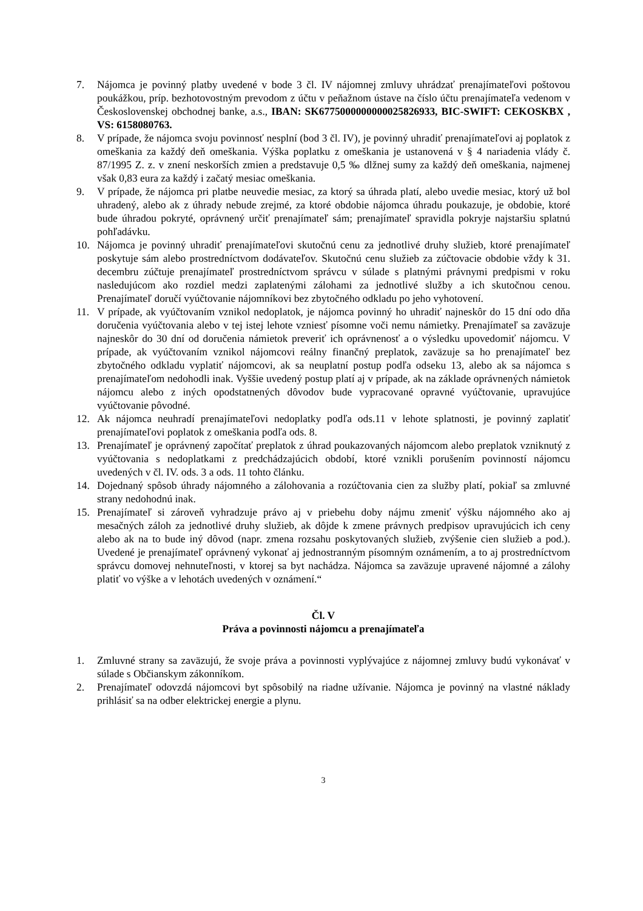7. Nájomca je povinný platby uvedené v bode 3 čl. IV nájomnej zmluvy uhrádzať prenajímateľovi poštovou poukážkou, príp. bezhotovostným prevodom z účtu v peňažnom ústave na číslo účtu prenajímateľa vedenom v Československej obchodnej banke, a.s., IBAN: SK6775000000000025826933, BIC-SWIFT: CEKOSKBX , VS: 6158080763.
8. V prípade, že nájomca svoju povinnosť nesplní (bod 3 čl. IV), je povinný uhradiť prenajímateľovi aj poplatok z omeškania za každý deň omeškania. Výška poplatku z omeškania je ustanovená v § 4 nariadenia vlády č. 87/1995 Z. z. v znení neskorších zmien a predstavuje 0,5 ‰ dlžnej sumy za každý deň omeškania, najmenej však 0,83 eura za každý i začatý mesiac omeškania.
9. V prípade, že nájomca pri platbe neuvedie mesiac, za ktorý sa úhrada platí, alebo uvedie mesiac, ktorý už bol uhradený, alebo ak z úhrady nebude zrejmé, za ktoré obdobie nájomca úhradu poukazuje, je obdobie, ktoré bude úhradou pokryté, oprávnený určiť prenajímateľ sám; prenajímateľ spravidla pokryje najstaršiu splatnú pohľadávku.
10. Nájomca je povinný uhradiť prenajímateľovi skutočnú cenu za jednotlivé druhy služieb, ktoré prenajímateľ poskytuje sám alebo prostredníctvom dodávateľov. Skutočnú cenu služieb za zúčtovacie obdobie vždy k 31. decembru zúčtuje prenajímateľ prostredníctvom správcu v súlade s platnými právnymi predpismi v roku nasledujúcom ako rozdiel medzi zaplatenými zálohami za jednotlivé služby a ich skutočnou cenou. Prenajímateľ doručí vyúčtovanie nájomníkovi bez zbytočného odkladu po jeho vyhotovení.
11. V prípade, ak vyúčtovaním vznikol nedoplatok, je nájomca povinný ho uhradiť najneskôr do 15 dní odo dňa doručenia vyúčtovania alebo v tej istej lehote vzniesť písomne voči nemu námietky. Prenajímateľ sa zaväzuje najneskôr do 30 dní od doručenia námietok preveriť ich oprávnenosť a o výsledku upovedomiť nájomcu. V prípade, ak vyúčtovaním vznikol nájomcovi reálny finančný preplatok, zaväzuje sa ho prenajímateľ bez zbytočného odkladu vyplatiť nájomcovi, ak sa neuplatní postup podľa odseku 13, alebo ak sa nájomca s prenajímateľom nedohodli inak. Vyššie uvedený postup platí aj v prípade, ak na základe oprávnených námietok nájomcu alebo z iných opodstatnených dôvodov bude vypracované opravné vyúčtovanie, upravujúce vyúčtovanie pôvodné.
12. Ak nájomca neuhradí prenajímateľovi nedoplatky podľa ods.11 v lehote splatnosti, je povinný zaplatiť prenajímateľovi poplatok z omeškania podľa ods. 8.
13. Prenajímateľ je oprávnený započítať preplatok z úhrad poukazovaných nájomcom alebo preplatok vzniknutý z vyúčtovania s nedoplatkami z predchádzajúcich období, ktoré vznikli porušením povinností nájomcu uvedených v čl. IV. ods. 3 a ods. 11 tohto článku.
14. Dojednaný spôsob úhrady nájomného a zálohovania a rozúčtovania cien za služby platí, pokiaľ sa zmluvné strany nedohodnú inak.
15. Prenajímateľ si zároveň vyhradzuje právo aj v priebehu doby nájmu zmeniť výšku nájomného ako aj mesačných záloh za jednotlivé druhy služieb, ak dôjde k zmene právnych predpisov upravujúcich ich ceny alebo ak na to bude iný dôvod (napr. zmena rozsahu poskytovaných služieb, zvýšenie cien služieb a pod.). Uvedené je prenajímateľ oprávnený vykonať aj jednostranným písomným oznámením, a to aj prostredníctvom správcu domovej nehnuteľnosti, v ktorej sa byt nachádza. Nájomca sa zaväzuje upravené nájomné a zálohy platiť vo výške a v lehotách uvedených v oznámení.“
Čl. V
Práva a povinnosti nájomcu a prenajímateľa
1. Zmluvné strany sa zaväzujú, že svoje práva a povinnosti vyplývajúce z nájomnej zmluvy budú vykonávať v súlade s Občianskym zákonníkom.
2. Prenajímateľ odovzdá nájomcovi byt spôsobilý na riadne užívanie. Nájomca je povinný na vlastné náklady prihlásiť sa na odber elektrickej energie a plynu.
3